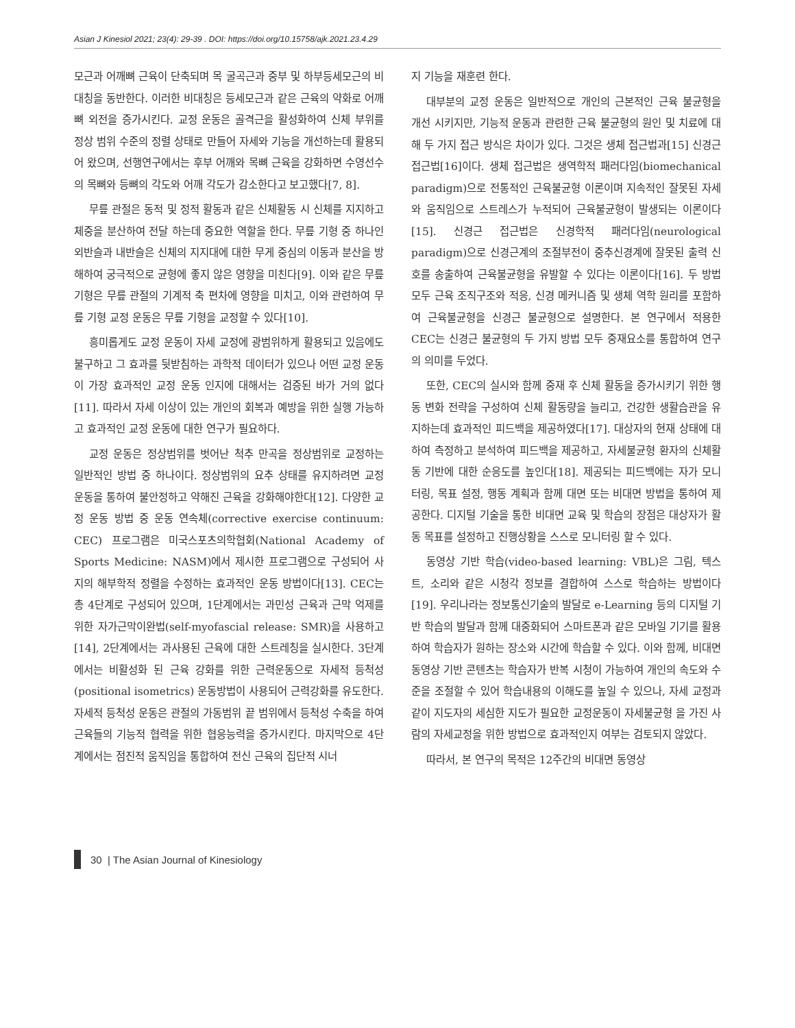Asian J Kinesiol 2021; 23(4): 29-39 . DOI: https://doi.org/10.15758/ajk.2021.23.4.29
모근과 어깨뼈 근육이 단축되며 목 굴곡근과 중부 및 하부등세모근의 비대칭을 동반한다. 이러한 비대칭은 등세모근과 같은 근육의 약화로 어깨뼈 외전을 증가시킨다. 교정 운동은 골격근을 활성화하여 신체 부위를 정상 범위 수준의 정렬 상태로 만들어 자세와 기능을 개선하는데 활용되어 왔으며, 선행연구에서는 후부 어깨와 목뼈 근육을 강화하면 수영선수의 목뼈와 등뼈의 각도와 어깨 각도가 감소한다고 보고했다[7, 8].
무릎 관절은 동적 및 정적 활동과 같은 신체활동 시 신체를 지지하고 체중을 분산하여 전달 하는데 중요한 역할을 한다. 무릎 기형 중 하나인 외반슬과 내반슬은 신체의 지지대에 대한 무게 중심의 이동과 분산을 방해하여 궁극적으로 균형에 좋지 않은 영향을 미친다[9]. 이와 같은 무릎 기형은 무릎 관절의 기계적 축 편차에 영향을 미치고, 이와 관련하여 무릎 기형 교정 운동은 무릎 기형을 교정할 수 있다[10].
흥미롭게도 교정 운동이 자세 교정에 광범위하게 활용되고 있음에도 불구하고 그 효과를 뒷받침하는 과학적 데이터가 있으나 어떤 교정 운동이 가장 효과적인 교정 운동 인지에 대해서는 검증된 바가 거의 없다[11]. 따라서 자세 이상이 있는 개인의 회복과 예방을 위한 실행 가능하고 효과적인 교정 운동에 대한 연구가 필요하다.
교정 운동은 정상범위를 벗어난 척추 만곡을 정상범위로 교정하는 일반적인 방법 중 하나이다. 정상범위의 요추 상태를 유지하려면 교정 운동을 통하여 불안정하고 약해진 근육을 강화해야한다[12]. 다양한 교정 운동 방법 중 운동 연속체(corrective exercise continuum: CEC) 프로그램은 미국스포츠의학협회(National Academy of Sports Medicine: NASM)에서 제시한 프로그램으로 구성되어 사지의 해부학적 정렬을 수정하는 효과적인 운동 방법이다[13]. CEC는 총 4단계로 구성되어 있으며, 1단계에서는 과민성 근육과 근막 억제를 위한 자가근막이완법(self-myofascial release: SMR)을 사용하고[14], 2단계에서는 과사용된 근육에 대한 스트레칭을 실시한다. 3단계에서는 비활성화 된 근육 강화를 위한 근력운동으로 자세적 등척성(positional isometrics) 운동방법이 사용되어 근력강화를 유도한다. 자세적 등척성 운동은 관절의 가동범위 끝 범위에서 등척성 수축을 하여 근육들의 기능적 협력을 위한 협응능력을 증가시킨다. 마지막으로 4단계에서는 점진적 움직임을 통합하여 전신 근육의 집단적 시너
지 기능을 재훈련 한다.
대부분의 교정 운동은 일반적으로 개인의 근본적인 근육 불균형을 개선 시키지만, 기능적 운동과 관련한 근육 불균형의 원인 및 치료에 대해 두 가지 접근 방식은 차이가 있다. 그것은 생체 접근법과[15] 신경근 접근법[16]이다. 생체 접근법은 생역학적 패러다임(biomechanical paradigm)으로 전통적인 근육불균형 이론이며 지속적인 잘못된 자세와 움직임으로 스트레스가 누적되어 근육불균형이 발생되는 이론이다[15]. 신경근 접근법은 신경학적 패러다임(neurological paradigm)으로 신경근계의 조절부전이 중추신경계에 잘못된 출력 신호를 송출하여 근육불균형을 유발할 수 있다는 이론이다[16]. 두 방법 모두 근육 조직구조와 적응, 신경 메커니즘 및 생체 역학 원리를 포함하여 근육불균형을 신경근 불균형으로 설명한다. 본 연구에서 적용한 CEC는 신경근 불균형의 두 가지 방법 모두 중재요소를 통합하여 연구의 의미를 두었다.
또한, CEC의 실시와 함께 중재 후 신체 활동을 증가시키기 위한 행동 변화 전략을 구성하여 신체 활동량을 늘리고, 건강한 생활습관을 유지하는데 효과적인 피드백을 제공하였다[17]. 대상자의 현재 상태에 대하여 측정하고 분석하여 피드백을 제공하고, 자세불균형 환자의 신체활동 기반에 대한 순응도를 높인다[18]. 제공되는 피드백에는 자가 모니터링, 목표 설정, 행동 계획과 함께 대면 또는 비대면 방법을 통하여 제공한다. 디지털 기술을 통한 비대면 교육 및 학습의 장점은 대상자가 활동 목표를 설정하고 진행상황을 스스로 모니터링 할 수 있다.
동영상 기반 학습(video-based learning: VBL)은 그림, 텍스트, 소리와 같은 시청각 정보를 결합하여 스스로 학습하는 방법이다[19]. 우리나라는 정보통신기술의 발달로 e-Learning 등의 디지털 기반 학습의 발달과 함께 대중화되어 스마트폰과 같은 모바일 기기를 활용하여 학습자가 원하는 장소와 시간에 학습할 수 있다. 이와 함께, 비대면 동영상 기반 콘텐츠는 학습자가 반복 시청이 가능하여 개인의 속도와 수준을 조절할 수 있어 학습내용의 이해도를 높일 수 있으나, 자세 교정과 같이 지도자의 세심한 지도가 필요한 교정운동이 자세불균형 을 가진 사람의 자세교정을 위한 방법으로 효과적인지 여부는 검토되지 않았다.
따라서, 본 연구의 목적은 12주간의 비대면 동영상
30 | The Asian Journal of Kinesiology